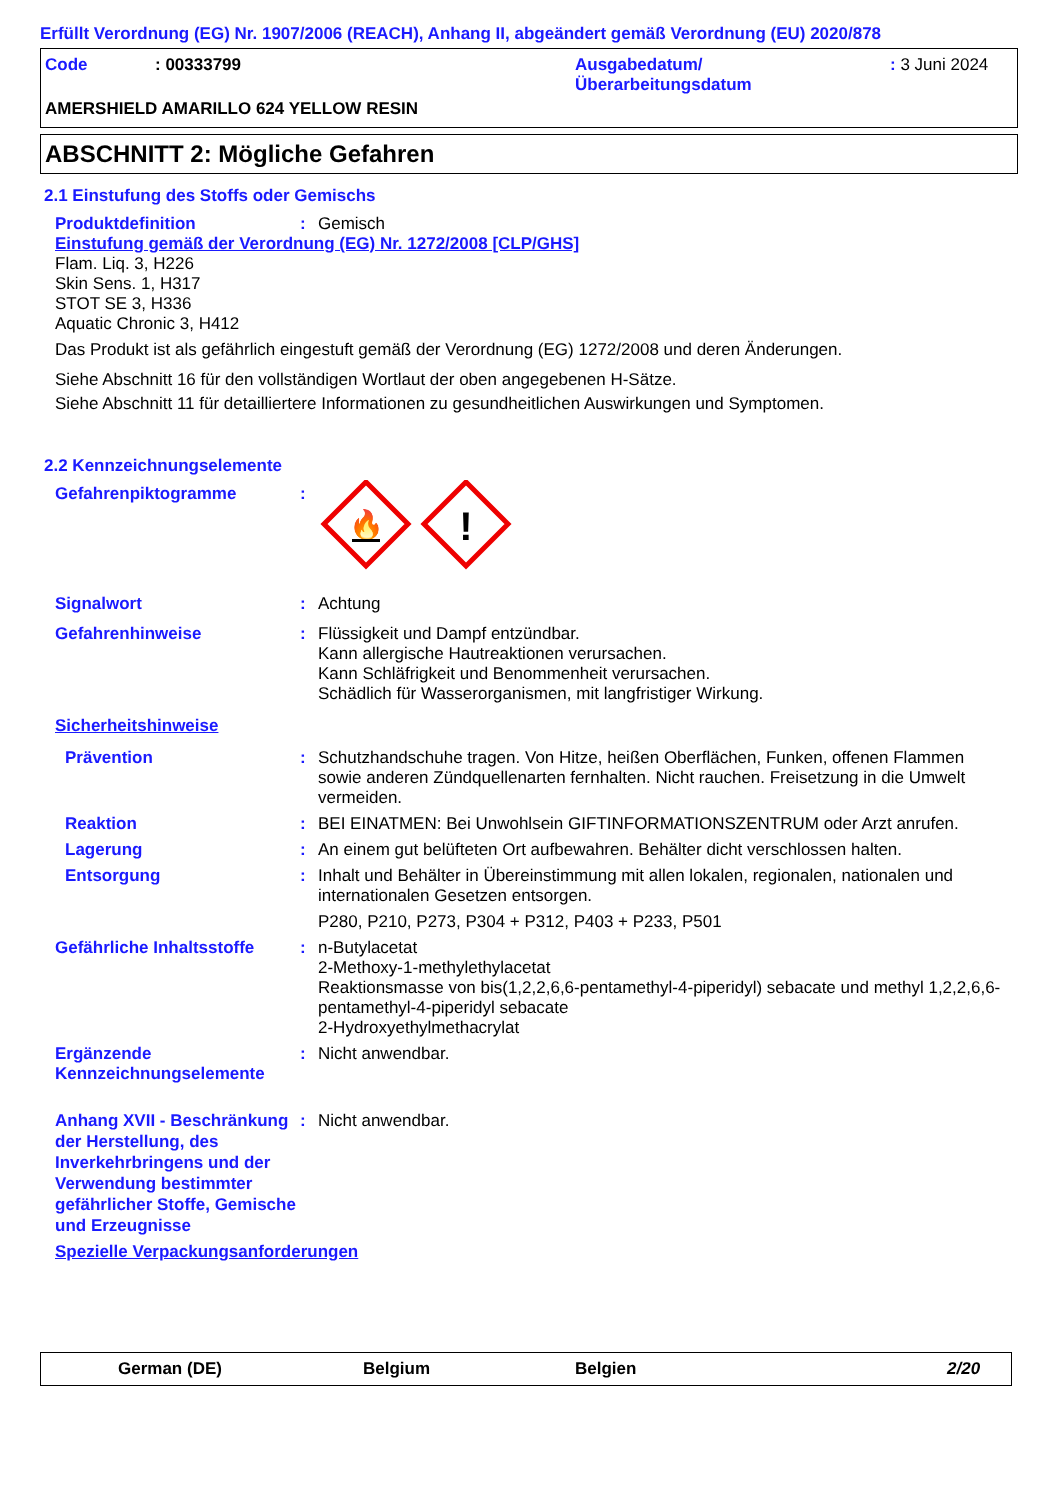Erfüllt Verordnung (EG) Nr. 1907/2006 (REACH), Anhang II, abgeändert gemäß Verordnung (EU) 2020/878
Code : 00333799 Ausgabedatum/
Überarbeitungsdatum
: 3 Juni 2024
AMERSHIELD AMARILLO 624 YELLOW RESIN
ABSCHNITT 2: Mögliche Gefahren
2.1 Einstufung des Stoffs oder Gemischs
Produktdefinition : Gemisch
Einstufung gemäß der Verordnung (EG) Nr. 1272/2008 [CLP/GHS]
Flam. Liq. 3, H226
Skin Sens. 1, H317
STOT SE 3, H336
Aquatic Chronic 3, H412
Das Produkt ist als gefährlich eingestuft gemäß der Verordnung (EG) 1272/2008 und deren Änderungen.
Siehe Abschnitt 16 für den vollständigen Wortlaut der oben angegebenen H-Sätze.
Siehe Abschnitt 11 für detailliertere Informationen zu gesundheitlichen Auswirkungen und Symptomen.
2.2 Kennzeichnungselemente
Gefahrenpiktogramme :
🔥
!
Signalwort : Achtung
Gefahrenhinweise : Flüssigkeit und Dampf entzündbar.
Kann allergische Hautreaktionen verursachen.
Kann Schläfrigkeit und Benommenheit verursachen.
Schädlich für Wasserorganismen, mit langfristiger Wirkung.
Sicherheitshinweise
Prävention : Schutzhandschuhe tragen. Von Hitze, heißen Oberflächen, Funken, offenen Flammen sowie anderen Zündquellenarten fernhalten. Nicht rauchen. Freisetzung in die Umwelt vermeiden.
Reaktion : BEI EINATMEN: Bei Unwohlsein GIFTINFORMATIONSZENTRUM oder Arzt anrufen.
Lagerung : An einem gut belüfteten Ort aufbewahren. Behälter dicht verschlossen halten.
Entsorgung : Inhalt und Behälter in Übereinstimmung mit allen lokalen, regionalen, nationalen und internationalen Gesetzen entsorgen.
P280, P210, P273, P304 + P312, P403 + P233, P501
Gefährliche Inhaltsstoffe
: n-Butylacetat
2-Methoxy-1-methylethylacetat
Reaktionsmasse von bis(1,2,2,6,6-pentamethyl-4-piperidyl) sebacate und methyl 1,2,2,6,6-pentamethyl-4-piperidyl sebacate
2-Hydroxyethylmethacrylat
Ergänzende Kennzeichnungselemente
: Nicht anwendbar.
Anhang XVII - Beschränkung der Herstellung, des Inverkehrbringens und der Verwendung bestimmter gefährlicher Stoffe, Gemische und Erzeugnisse
: Nicht anwendbar.
Spezielle Verpackungsanforderungen
German (DE) Belgium Belgien 2/20